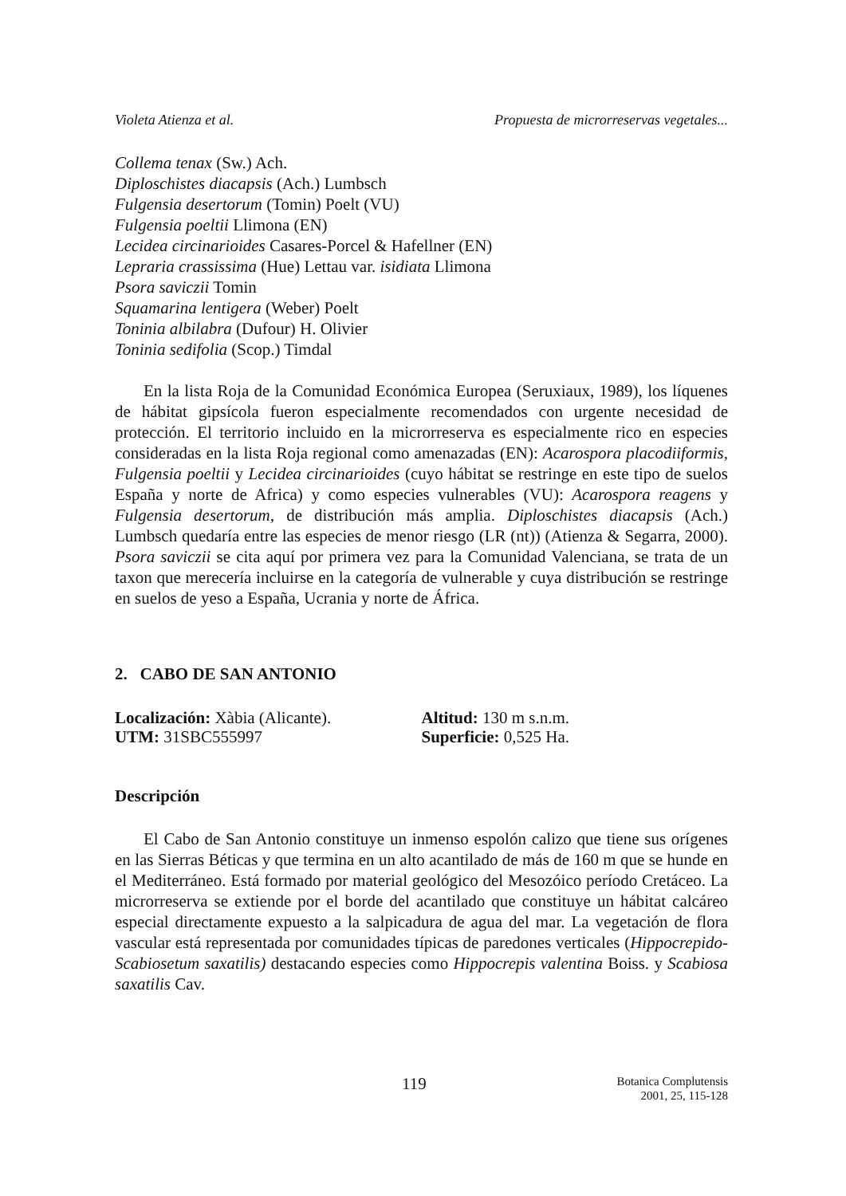Violeta Atienza et al. Propuesta de microrreservas vegetales...
Collema tenax (Sw.) Ach.
Diploschistes diacapsis (Ach.) Lumbsch
Fulgensia desertorum (Tomin) Poelt (VU)
Fulgensia poeltii Llimona (EN)
Lecidea circinarioides Casares-Porcel & Hafellner (EN)
Lepraria crassissima (Hue) Lettau var. isidiata Llimona
Psora saviczii Tomin
Squamarina lentigera (Weber) Poelt
Toninia albilabra (Dufour) H. Olivier
Toninia sedifolia (Scop.) Timdal
En la lista Roja de la Comunidad Económica Europea (Seruxiaux, 1989), los líquenes de hábitat gipsícola fueron especialmente recomendados con urgente necesidad de protección. El territorio incluido en la microrreserva es especialmente rico en especies consideradas en la lista Roja regional como amenazadas (EN): Acarospora placodiiformis, Fulgensia poeltii y Lecidea circinarioides (cuyo hábitat se restringe en este tipo de suelos España y norte de Africa) y como especies vulnerables (VU): Acarospora reagens y Fulgensia desertorum, de distribución más amplia. Diploschistes diacapsis (Ach.) Lumbsch quedaría entre las especies de menor riesgo (LR (nt)) (Atienza & Segarra, 2000). Psora saviczii se cita aquí por primera vez para la Comunidad Valenciana, se trata de un taxon que merecería incluirse en la categoría de vulnerable y cuya distribución se restringe en suelos de yeso a España, Ucrania y norte de África.
2. CABO DE SAN ANTONIO
Localización: Xàbia (Alicante).
UTM: 31SBC555997
Altitud: 130 m s.n.m.
Superficie: 0,525 Ha.
Descripción
El Cabo de San Antonio constituye un inmenso espolón calizo que tiene sus orígenes en las Sierras Béticas y que termina en un alto acantilado de más de 160 m que se hunde en el Mediterráneo. Está formado por material geológico del Mesozóico período Cretáceo. La microrreserva se extiende por el borde del acantilado que constituye un hábitat calcáreo especial directamente expuesto a la salpicadura de agua del mar. La vegetación de flora vascular está representada por comunidades típicas de paredones verticales (Hippocrepido-Scabiosetum saxatilis) destacando especies como Hippocrepis valentina Boiss. y Scabiosa saxatilis Cav.
119 Botanica Complutensis
2001, 25, 115-128